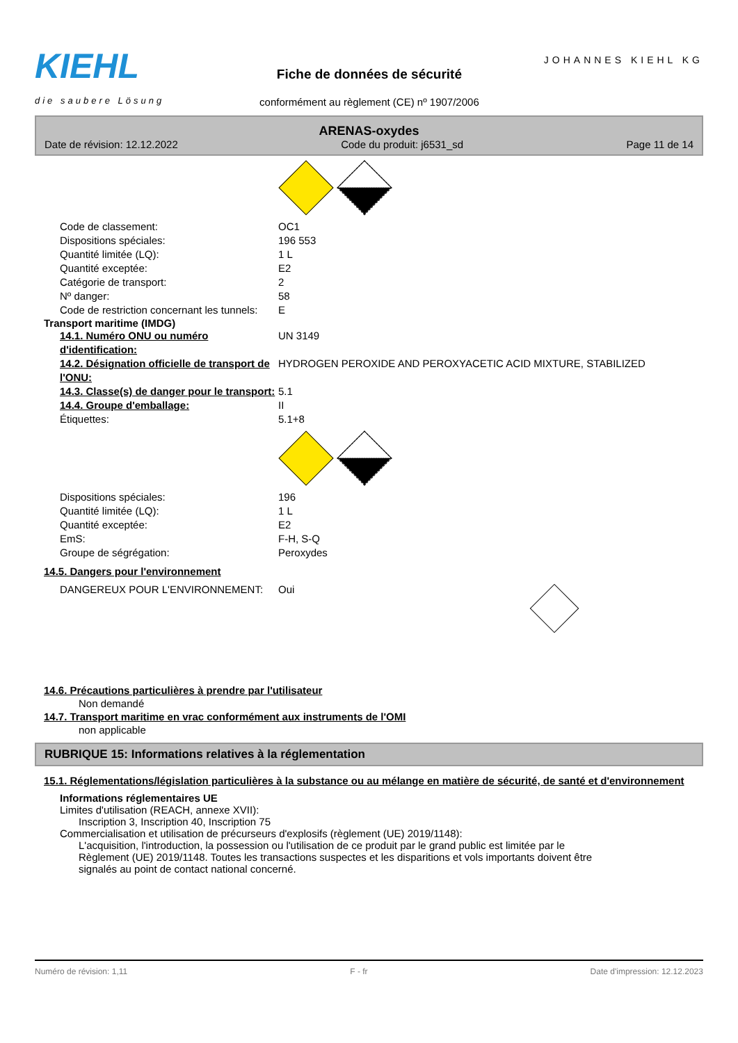KIEHL
die saubere Lösung
Fiche de données de sécurité
conformément au règlement (CE) nº 1907/2006
JOHANNES KIEHL KG
ARENAS-oxydes
Date de révision: 12.12.2022 Code du produit: j6531_sd Page 11 de 14
Code de classement: OC1
Dispositions spéciales: 196 553
Quantité limitée (LQ): 1 L
Quantité exceptée: E2
Catégorie de transport: 2
Nº danger: 58
Code de restriction concernant les tunnels: E
Transport maritime (IMDG)
14.1. Numéro ONU ou numéro d'identification: UN 3149
14.2. Désignation officielle de transport de l'ONU: HYDROGEN PEROXIDE AND PEROXYACETIC ACID MIXTURE, STABILIZED
14.3. Classe(s) de danger pour le transport: 5.1
14.4. Groupe d'emballage: II
Étiquettes: 5.1+8
Dispositions spéciales: 196
Quantité limitée (LQ): 1 L
Quantité exceptée: E2
EmS: F-H, S-Q
Groupe de ségrégation: Peroxydes
14.5. Dangers pour l'environnement
DANGEREUX POUR L'ENVIRONNEMENT: Oui
14.6. Précautions particulières à prendre par l'utilisateur
Non demandé
14.7. Transport maritime en vrac conformément aux instruments de l'OMI
non applicable
RUBRIQUE 15: Informations relatives à la réglementation
15.1. Réglementations/législation particulières à la substance ou au mélange en matière de sécurité, de santé et d'environnement
Informations réglementaires UE
Limites d'utilisation (REACH, annexe XVII):
Inscription 3, Inscription 40, Inscription 75
Commercialisation et utilisation de précurseurs d'explosifs (règlement (UE) 2019/1148):
L'acquisition, l'introduction, la possession ou l'utilisation de ce produit par le grand public est limitée par le Règlement (UE) 2019/1148. Toutes les transactions suspectes et les disparitions et vols importants doivent être signalés au point de contact national concerné.
Numéro de révision: 1,11 F - fr Date d'impression: 12.12.2023